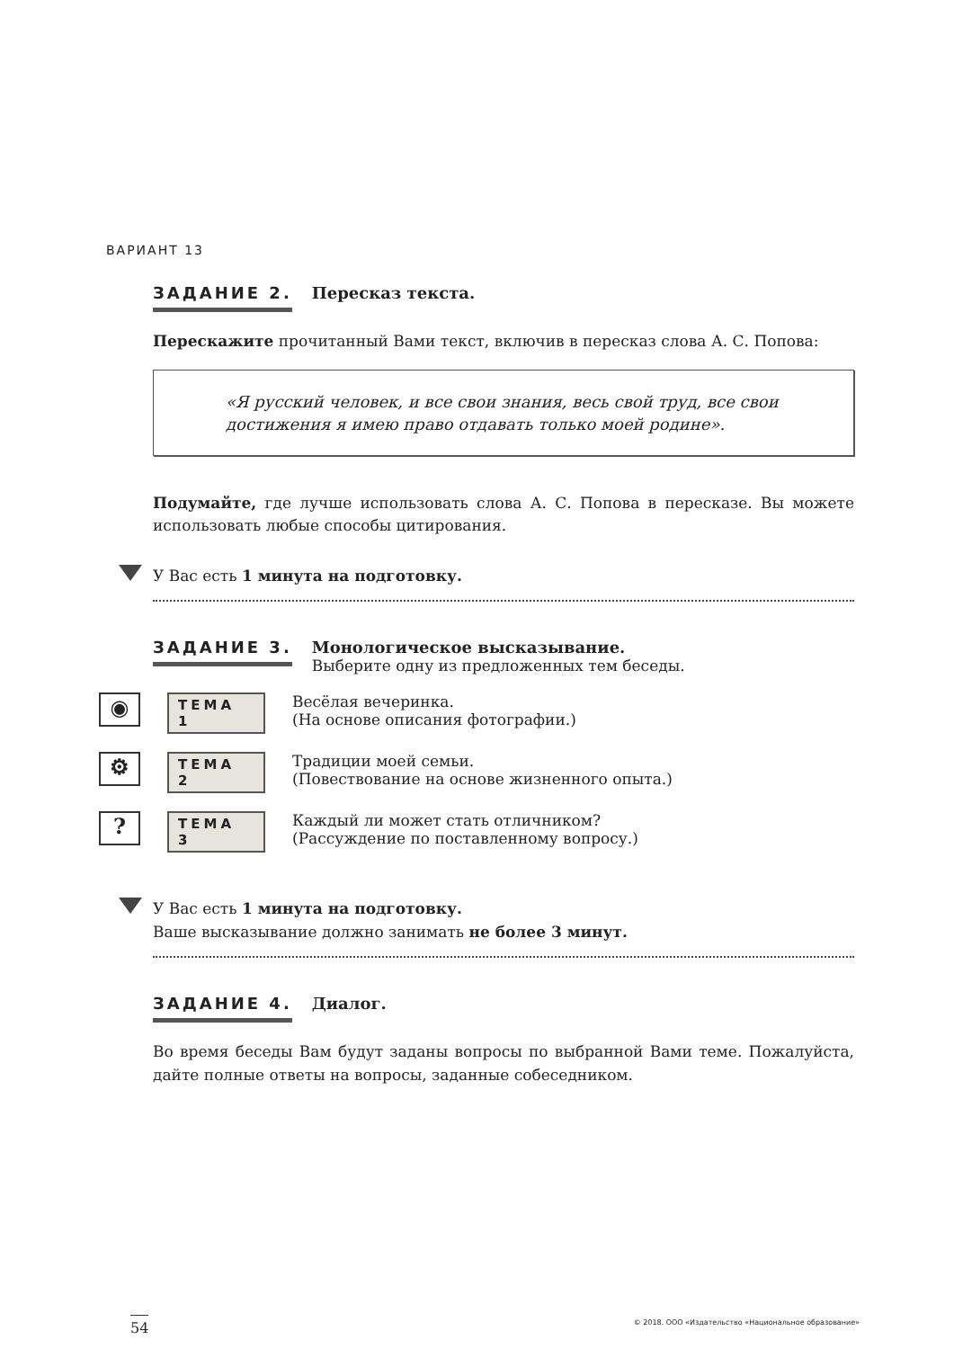ВАРИАНТ 13
ЗАДАНИЕ 2. Пересказ текста.
Перескажите прочитанный Вами текст, включив в пересказ слова А. С. Попова:
«Я русский человек, и все свои знания, весь свой труд, все свои достижения я имею право отдавать только моей родине».
Подумайте, где лучше использовать слова А. С. Попова в пересказе. Вы можете использовать любые способы цитирования.
У Вас есть 1 минута на подготовку.
ЗАДАНИЕ 3. Монологическое высказывание.
Выберите одну из предложенных тем беседы.
◉
ТЕМА 1
Весёлая вечеринка.
(На основе описания фотографии.)
⚙
ТЕМА 2
Традиции моей семьи.
(Повествование на основе жизненного опыта.)
?
ТЕМА 3
Каждый ли может стать отличником?
(Рассуждение по поставленному вопросу.)
У Вас есть 1 минута на подготовку.
Ваше высказывание должно занимать не более 3 минут.
ЗАДАНИЕ 4. Диалог.
Во время беседы Вам будут заданы вопросы по выбранной Вами теме. Пожалуйста, дайте полные ответы на вопросы, заданные собеседником.
54
© 2018. ООО «Издательство «Национальное образование»